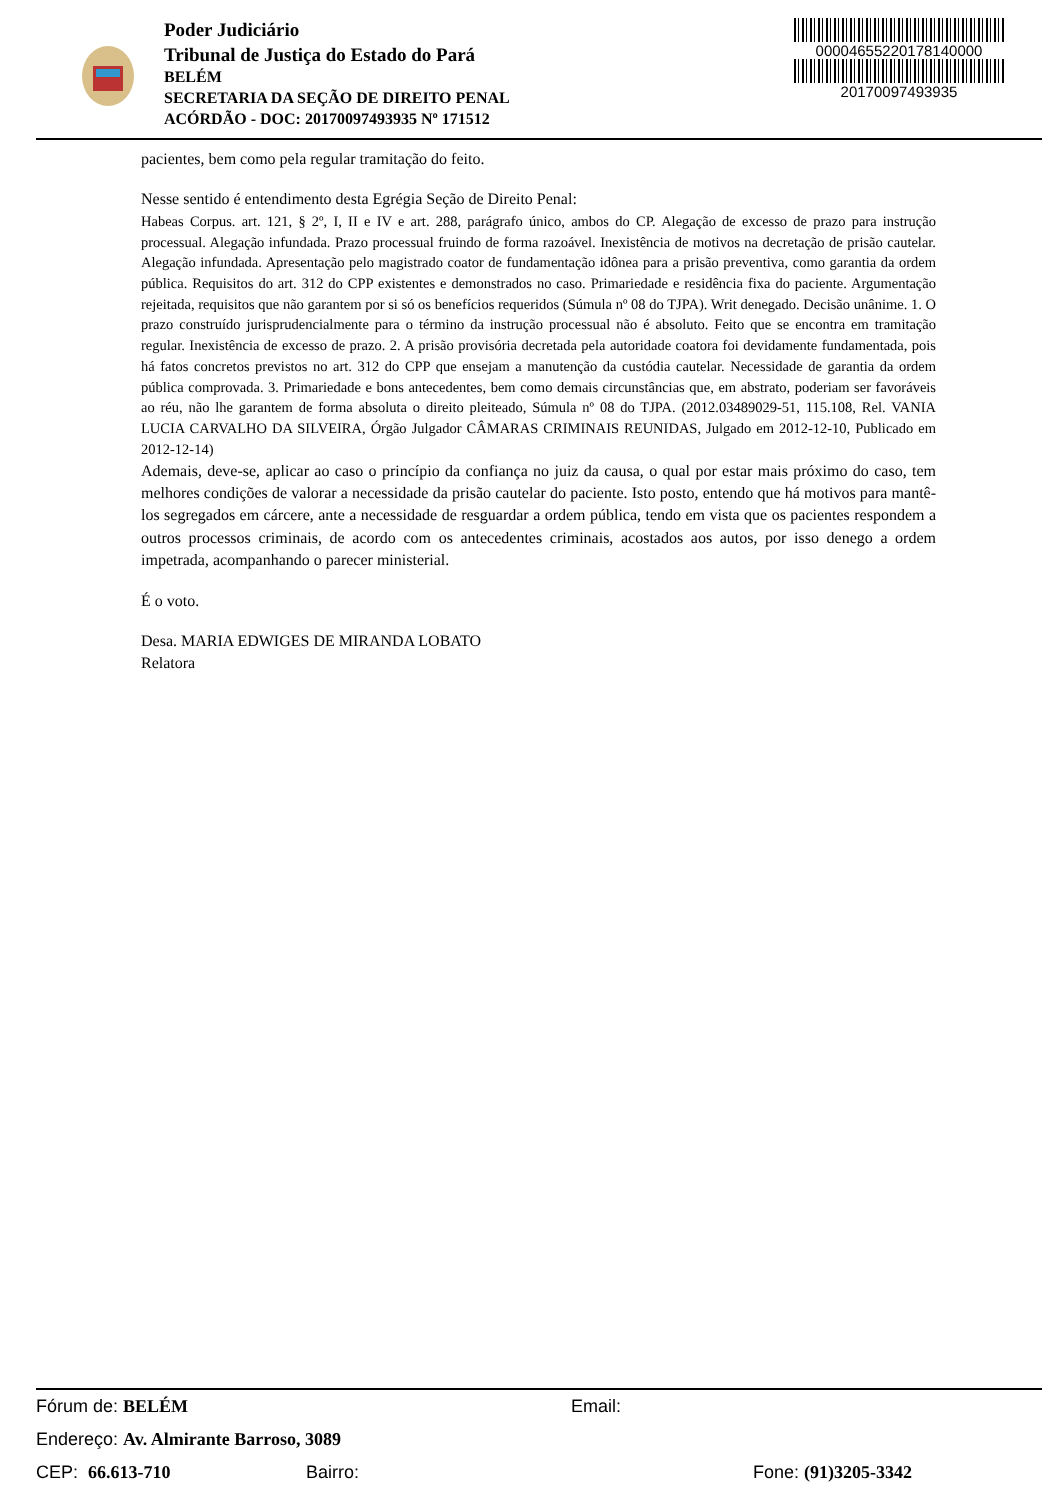Poder Judiciário
Tribunal de Justiça do Estado do Pará
BELÉM
SECRETARIA DA SEÇÃO DE DIREITO PENAL
ACÓRDÃO - DOC: 20170097493935 Nº 171512
00004655220178140000
20170097493935
pacientes, bem como pela regular tramitação do feito.
Nesse sentido é entendimento desta Egrégia Seção de Direito Penal:
Habeas Corpus. art. 121, § 2º, I, II e IV e art. 288, parágrafo único, ambos do CP. Alegação de excesso de prazo para instrução processual. Alegação infundada. Prazo processual fruindo de forma razoável. Inexistência de motivos na decretação de prisão cautelar. Alegação infundada. Apresentação pelo magistrado coator de fundamentação idônea para a prisão preventiva, como garantia da ordem pública. Requisitos do art. 312 do CPP existentes e demonstrados no caso. Primariedade e residência fixa do paciente. Argumentação rejeitada, requisitos que não garantem por si só os benefícios requeridos (Súmula nº 08 do TJPA). Writ denegado. Decisão unânime. 1. O prazo construído jurisprudencialmente para o término da instrução processual não é absoluto. Feito que se encontra em tramitação regular. Inexistência de excesso de prazo. 2. A prisão provisória decretada pela autoridade coatora foi devidamente fundamentada, pois há fatos concretos previstos no art. 312 do CPP que ensejam a manutenção da custódia cautelar. Necessidade de garantia da ordem pública comprovada. 3. Primariedade e bons antecedentes, bem como demais circunstâncias que, em abstrato, poderiam ser favoráveis ao réu, não lhe garantem de forma absoluta o direito pleiteado, Súmula nº 08 do TJPA. (2012.03489029-51, 115.108, Rel. VANIA LUCIA CARVALHO DA SILVEIRA, Órgão Julgador CÂMARAS CRIMINAIS REUNIDAS, Julgado em 2012-12-10, Publicado em 2012-12-14)
Ademais, deve-se, aplicar ao caso o princípio da confiança no juiz da causa, o qual por estar mais próximo do caso, tem melhores condições de valorar a necessidade da prisão cautelar do paciente. Isto posto, entendo que há motivos para mantê-los segregados em cárcere, ante a necessidade de resguardar a ordem pública, tendo em vista que os pacientes respondem a outros processos criminais, de acordo com os antecedentes criminais, acostados aos autos, por isso denego a ordem impetrada, acompanhando o parecer ministerial.
É o voto.
Desa. MARIA EDWIGES DE MIRANDA LOBATO
Relatora
Fórum de: BELÉM Email:
Endereço: Av. Almirante Barroso, 3089
CEP: 66.613-710 Bairro: Fone: (91)3205-3342